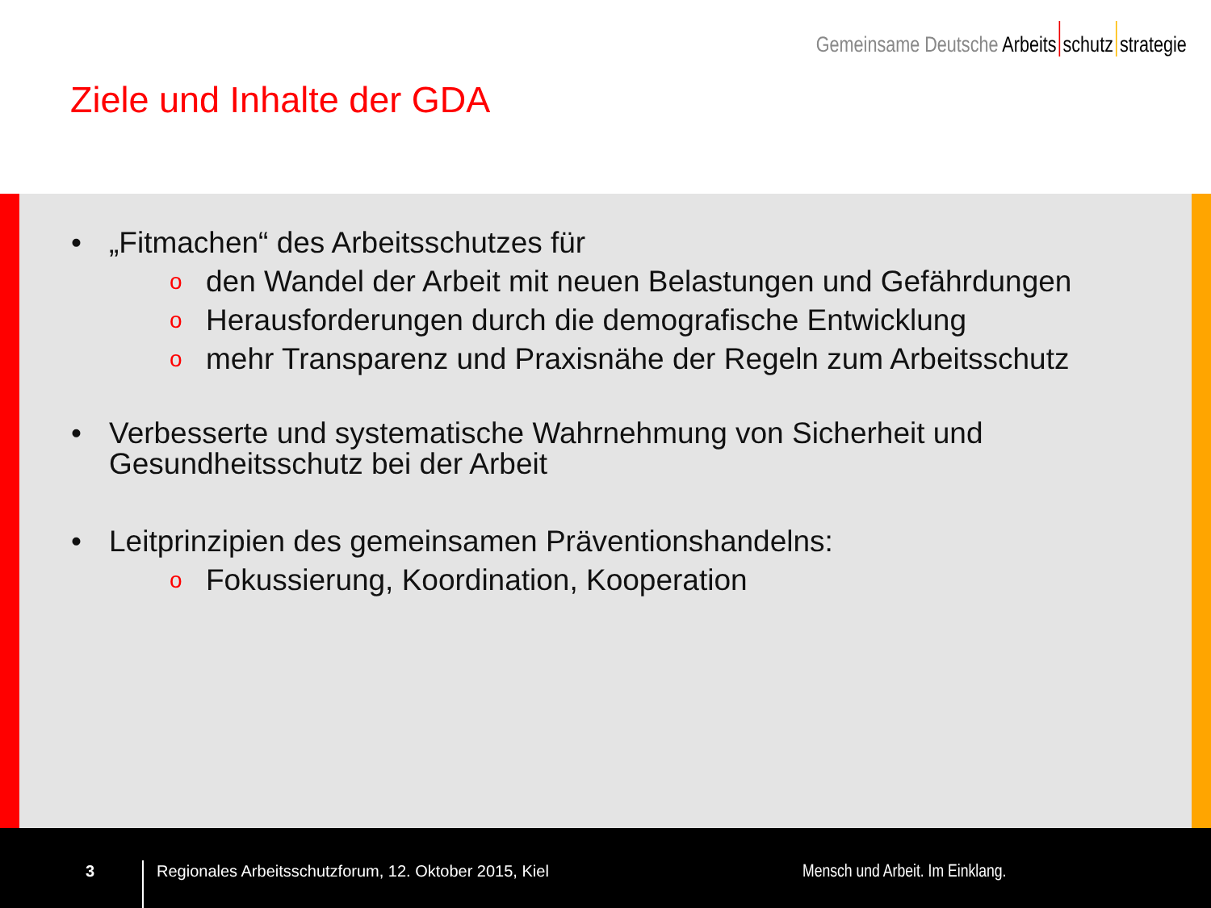Gemeinsame Deutsche Arbeits schutz strategie
Ziele und Inhalte der GDA
• „Fitmachen“ des Arbeitsschutzes für
oden Wandel der Arbeit mit neuen Belastungen und Gefährdungen
o Herausforderungen durch die demografische Entwicklung
omehr Transparenz und Praxisnähe der Regeln zum Arbeitsschutz
• Verbesserte und systematische Wahrnehmung von Sicherheit und Gesundheitsschutz bei der Arbeit
• Leitprinzipien des gemeinsamen Präventionshandelns:
o Fokussierung, Koordination, Kooperation
3
Regionales Arbeitsschutzforum, 12. Oktober 2015, Kiel
Mensch und Arbeit. Im Einklang.